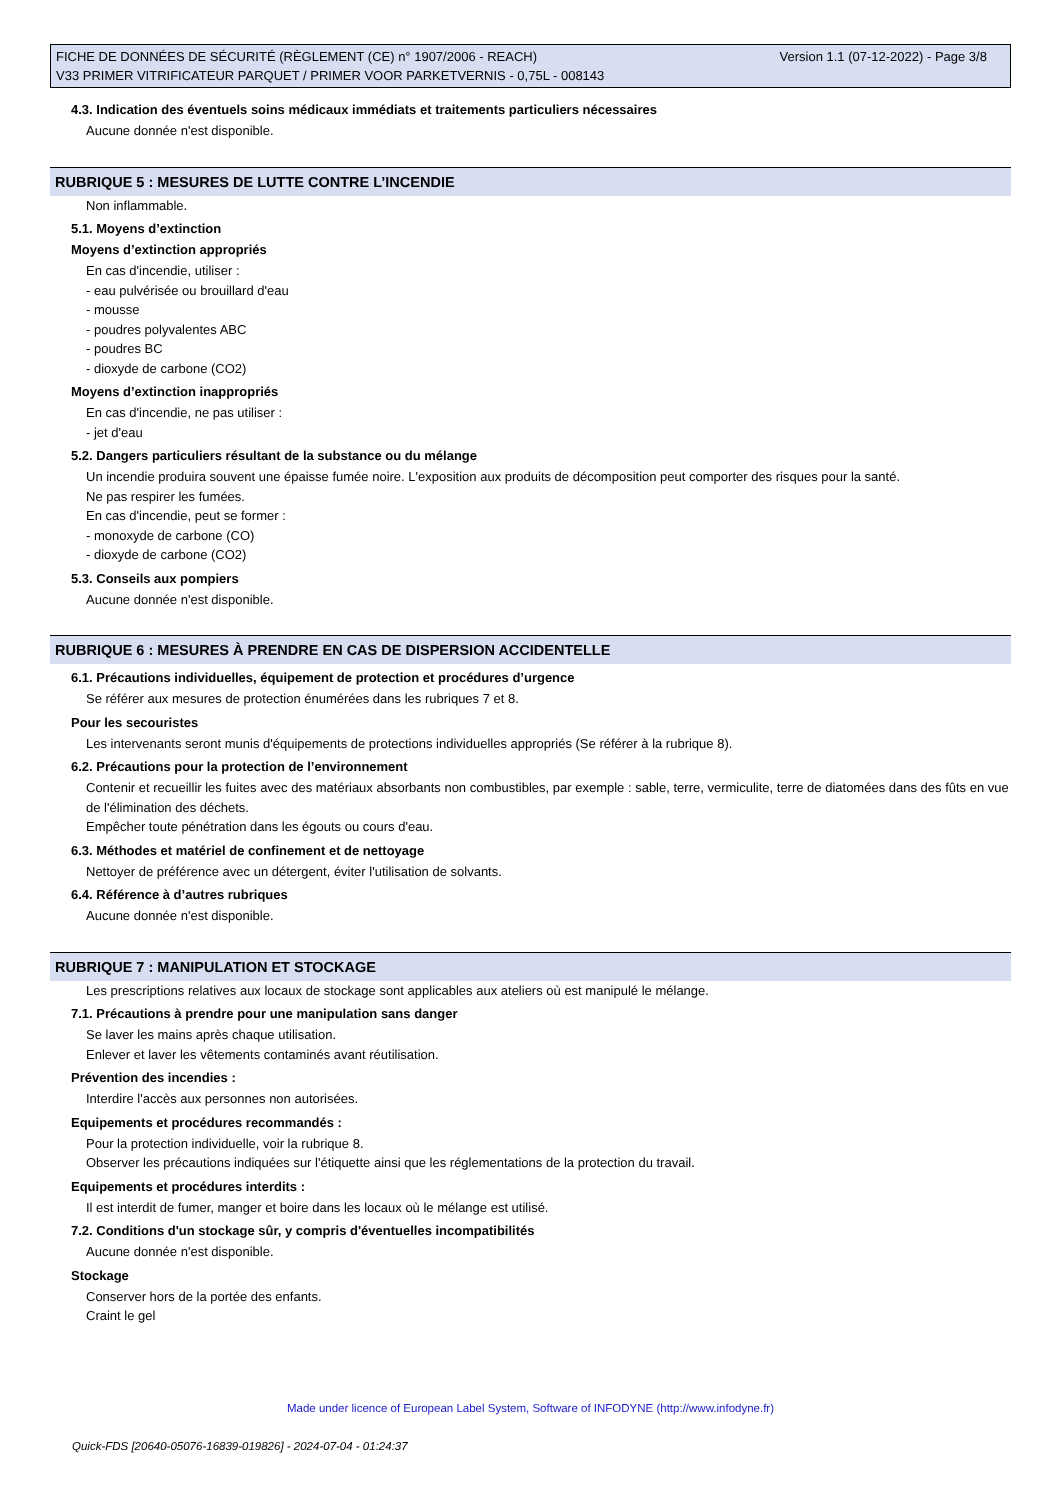FICHE DE DONNÉES DE SÉCURITÉ (RÈGLEMENT (CE) n° 1907/2006 - REACH)
V33 PRIMER VITRIFICATEUR PARQUET / PRIMER VOOR PARKETVERNIS - 0,75L - 008143
Version 1.1 (07-12-2022) - Page 3/8
4.3. Indication des éventuels soins médicaux immédiats et traitements particuliers nécessaires
Aucune donnée n'est disponible.
RUBRIQUE 5 : MESURES DE LUTTE CONTRE L’INCENDIE
Non inflammable.
5.1. Moyens d’extinction
Moyens d’extinction appropriés
En cas d'incendie, utiliser :
- eau pulvérisée ou brouillard d'eau
- mousse
- poudres polyvalentes ABC
- poudres BC
- dioxyde de carbone (CO2)
Moyens d’extinction inappropriés
En cas d'incendie, ne pas utiliser :
- jet d'eau
5.2. Dangers particuliers résultant de la substance ou du mélange
Un incendie produira souvent une épaisse fumée noire. L'exposition aux produits de décomposition peut comporter des risques pour la santé.
Ne pas respirer les fumées.
En cas d'incendie, peut se former :
- monoxyde de carbone (CO)
- dioxyde de carbone (CO2)
5.3. Conseils aux pompiers
Aucune donnée n'est disponible.
RUBRIQUE 6 : MESURES À PRENDRE EN CAS DE DISPERSION ACCIDENTELLE
6.1. Précautions individuelles, équipement de protection et procédures d’urgence
Se référer aux mesures de protection énumérées dans les rubriques 7 et 8.
Pour les secouristes
Les intervenants seront munis d'équipements de protections individuelles appropriés (Se référer à la rubrique 8).
6.2. Précautions pour la protection de l’environnement
Contenir et recueillir les fuites avec des matériaux absorbants non combustibles, par exemple : sable, terre, vermiculite, terre de diatomées dans des fûts en vue de l'élimination des déchets.
Empêcher toute pénétration dans les égouts ou cours d'eau.
6.3. Méthodes et matériel de confinement et de nettoyage
Nettoyer de préférence avec un détergent, éviter l'utilisation de solvants.
6.4. Référence à d’autres rubriques
Aucune donnée n'est disponible.
RUBRIQUE 7 : MANIPULATION ET STOCKAGE
Les prescriptions relatives aux locaux de stockage sont applicables aux ateliers où est manipulé le mélange.
7.1. Précautions à prendre pour une manipulation sans danger
Se laver les mains après chaque utilisation.
Enlever et laver les vêtements contaminés avant réutilisation.
Prévention des incendies :
Interdire l'accès aux personnes non autorisées.
Equipements et procédures recommandés :
Pour la protection individuelle, voir la rubrique 8.
Observer les précautions indiquées sur l'étiquette ainsi que les réglementations de la protection du travail.
Equipements et procédures interdits :
Il est interdit de fumer, manger et boire dans les locaux où le mélange est utilisé.
7.2. Conditions d'un stockage sûr, y compris d'éventuelles incompatibilités
Aucune donnée n'est disponible.
Stockage
Conserver hors de la portée des enfants.
Craint le gel
Made under licence of European Label System, Software of INFODYNE (http://www.infodyne.fr)
Quick-FDS [20640-05076-16839-019826] - 2024-07-04 - 01:24:37